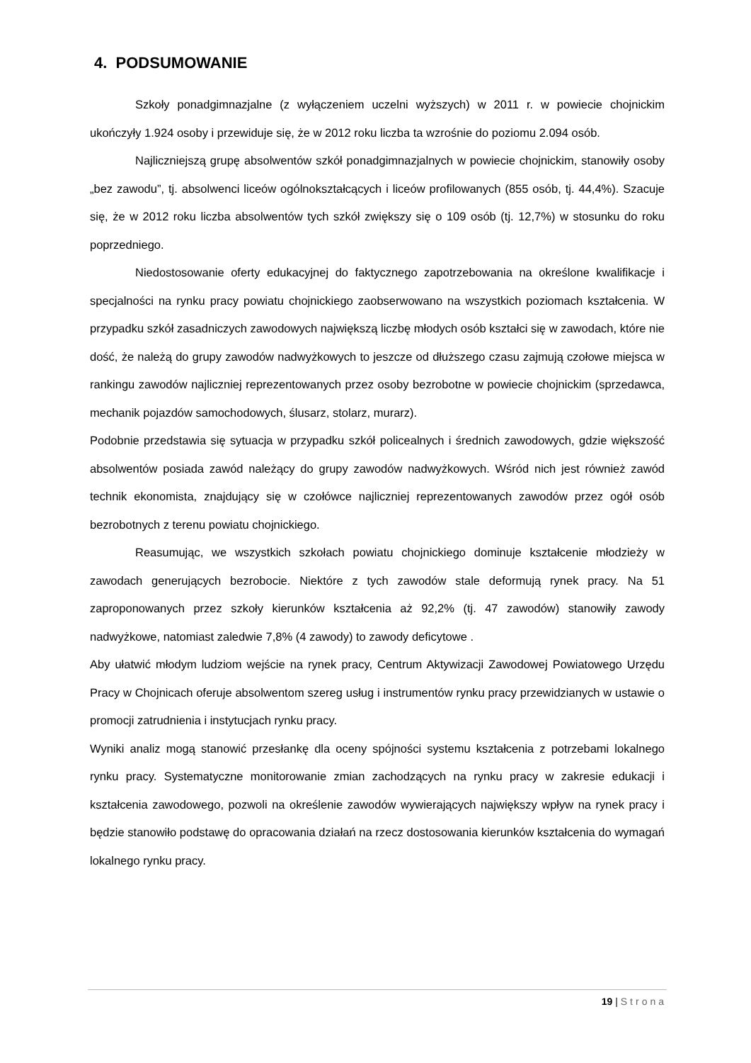4. PODSUMOWANIE
Szkoły ponadgimnazjalne (z wyłączeniem uczelni wyższych) w 2011 r. w powiecie chojnickim ukończyły 1.924 osoby i przewiduje się, że w 2012 roku liczba ta wzrośnie do poziomu 2.094 osób.
Najliczniejszą grupę absolwentów szkół ponadgimnazjalnych w powiecie chojnickim, stanowiły osoby „bez zawodu”, tj. absolwenci liceów ogólnokształcących i liceów profilowanych (855 osób, tj. 44,4%). Szacuje się, że w 2012 roku liczba absolwentów tych szkół zwiększy się o 109 osób (tj. 12,7%) w stosunku do roku poprzedniego.
Niedostosowanie oferty edukacyjnej do faktycznego zapotrzebowania na określone kwalifikacje i specjalności na rynku pracy powiatu chojnickiego zaobserwowano na wszystkich poziomach kształcenia. W przypadku szkół zasadniczych zawodowych największą liczbę młodych osób kształci się w zawodach, które nie dość, że należą do grupy zawodów nadwyżkowych to jeszcze od dłuższego czasu zajmują czołowe miejsca w rankingu zawodów najliczniej reprezentowanych przez osoby bezrobotne w powiecie chojnickim (sprzedawca, mechanik pojazdów samochodowych, ślusarz, stolarz, murarz).
Podobnie przedstawia się sytuacja w przypadku szkół policealnych i średnich zawodowych, gdzie większość absolwentów posiada zawód należący do grupy zawodów nadwyżkowych. Wśród nich jest również zawód technik ekonomista, znajdujący się w czołówce najliczniej reprezentowanych zawodów przez ogół osób bezrobotnych z terenu powiatu chojnickiego.
Reasumując, we wszystkich szkołach powiatu chojnickiego dominuje kształcenie młodzieży w zawodach generujących bezrobocie. Niektóre z tych zawodów stale deformują rynek pracy. Na 51 zaproponowanych przez szkoły kierunków kształcenia aż 92,2% (tj. 47 zawodów) stanowiły zawody nadwyżkowe, natomiast zaledwie 7,8% (4 zawody) to zawody deficytowe .
Aby ułatwić młodym ludziom wejście na rynek pracy, Centrum Aktywizacji Zawodowej Powiatowego Urzędu Pracy w Chojnicach oferuje absolwentom szereg usług i instrumentów rynku pracy przewidzianych w ustawie o promocji zatrudnienia i instytucjach rynku pracy.
Wyniki analiz mogą stanowić przesłankę dla oceny spójności systemu kształcenia z potrzebami lokalnego rynku pracy. Systematyczne monitorowanie zmian zachodzących na rynku pracy w zakresie edukacji i kształcenia zawodowego, pozwoli na określenie zawodów wywierających największy wpływ na rynek pracy i będzie stanowiło podstawę do opracowania działań na rzecz dostosowania kierunków kształcenia do wymagań lokalnego rynku pracy.
19 | Strona